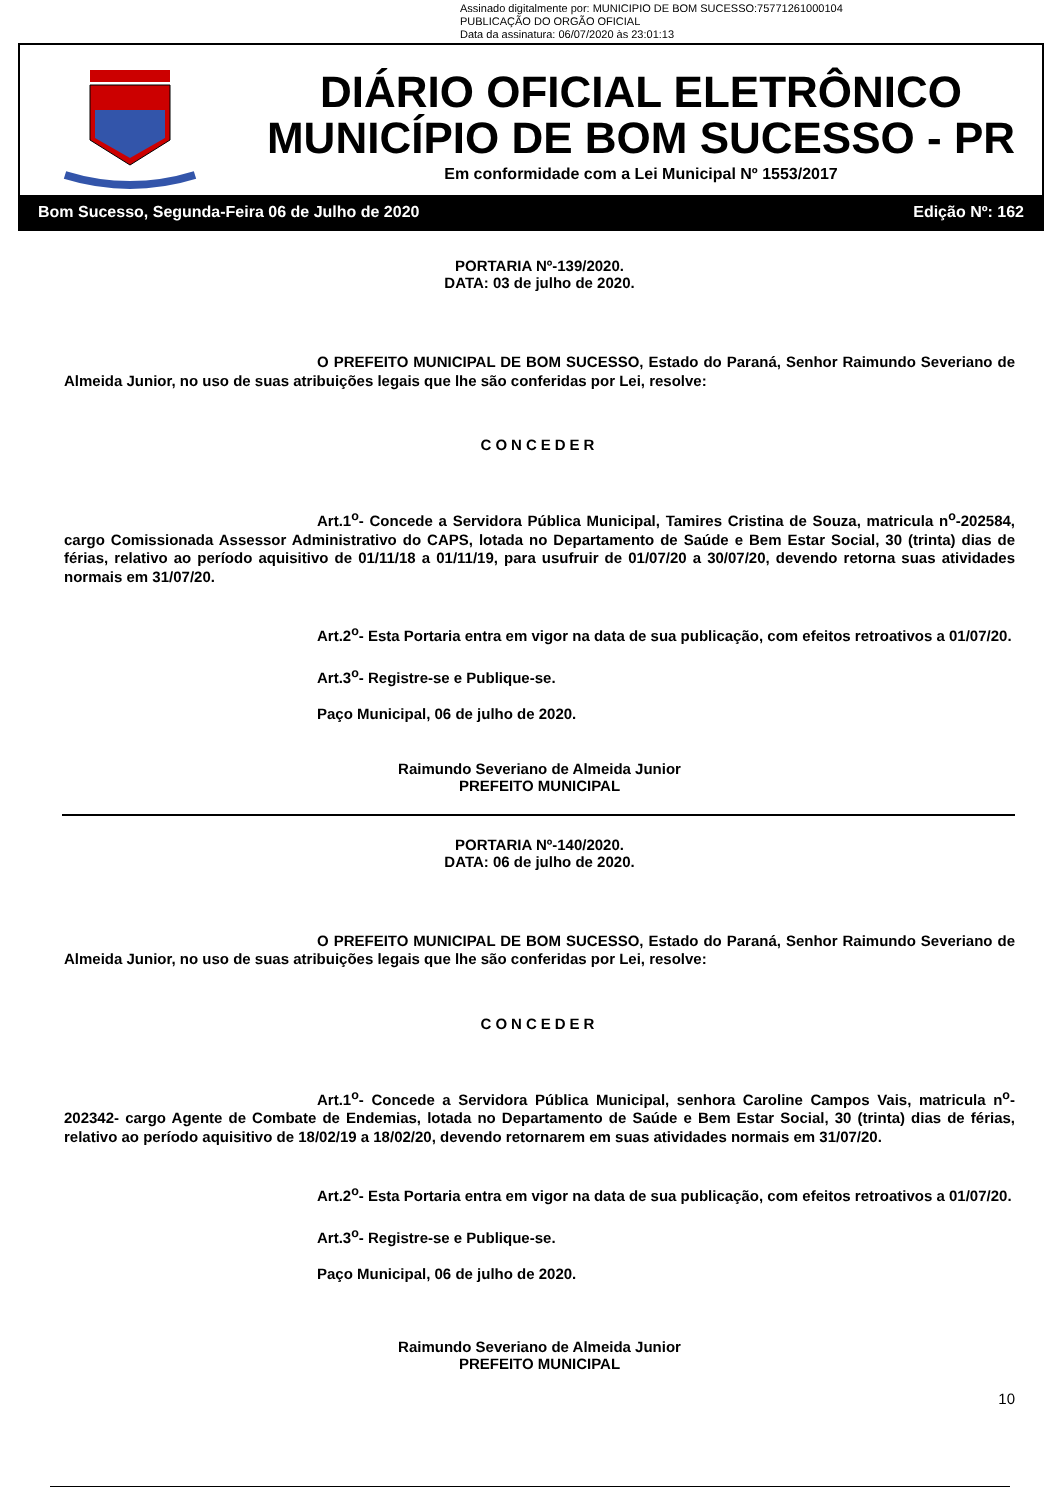Assinado digitalmente por: MUNICIPIO DE BOM SUCESSO:75771261000104
PUBLICAÇÃO DO ORGÃO OFICIAL
Data da assinatura: 06/07/2020 às 23:01:13
DIÁRIO OFICIAL ELETRÔNICO
MUNICÍPIO DE BOM SUCESSO - PR
Em conformidade com a Lei Municipal Nº 1553/2017
Bom Sucesso, Segunda-Feira 06 de Julho de 2020 Edição Nº: 162
PORTARIA Nº-139/2020.
DATA: 03 de julho de 2020.
O PREFEITO MUNICIPAL DE BOM SUCESSO, Estado do Paraná, Senhor Raimundo Severiano de Almeida Junior, no uso de suas atribuições legais que lhe são conferidas por Lei, resolve:
CONCEDER
Art.1<sup>o</sup>- Concede a Servidora Pública Municipal, Tamires Cristina de Souza, matricula n<sup>o</sup>-202584, cargo Comissionada Assessor Administrativo do CAPS, lotada no Departamento de Saúde e Bem Estar Social, 30 (trinta) dias de férias, relativo ao período aquisitivo de 01/11/18 a 01/11/19, para usufruir de 01/07/20 a 30/07/20, devendo retorna suas atividades normais em 31/07/20.
Art.2<sup>o</sup>- Esta Portaria entra em vigor na data de sua publicação, com efeitos retroativos a 01/07/20.
Art.3<sup>o</sup>- Registre-se e Publique-se.
Paço Municipal, 06 de julho de 2020.
Raimundo Severiano de Almeida Junior
PREFEITO MUNICIPAL
PORTARIA Nº-140/2020.
DATA: 06 de julho de 2020.
O PREFEITO MUNICIPAL DE BOM SUCESSO, Estado do Paraná, Senhor Raimundo Severiano de Almeida Junior, no uso de suas atribuições legais que lhe são conferidas por Lei, resolve:
CONCEDER
Art.1<sup>o</sup>- Concede a Servidora Pública Municipal, senhora Caroline Campos Vais, matricula n<sup>o</sup>- 202342- cargo Agente de Combate de Endemias, lotada no Departamento de Saúde e Bem Estar Social, 30 (trinta) dias de férias, relativo ao período aquisitivo de 18/02/19 a 18/02/20, devendo retornarem em suas atividades normais em 31/07/20.
Art.2<sup>o</sup>- Esta Portaria entra em vigor na data de sua publicação, com efeitos retroativos a 01/07/20.
Art.3<sup>o</sup>- Registre-se e Publique-se.
Paço Municipal, 06 de julho de 2020.
Raimundo Severiano de Almeida Junior
PREFEITO MUNICIPAL
10